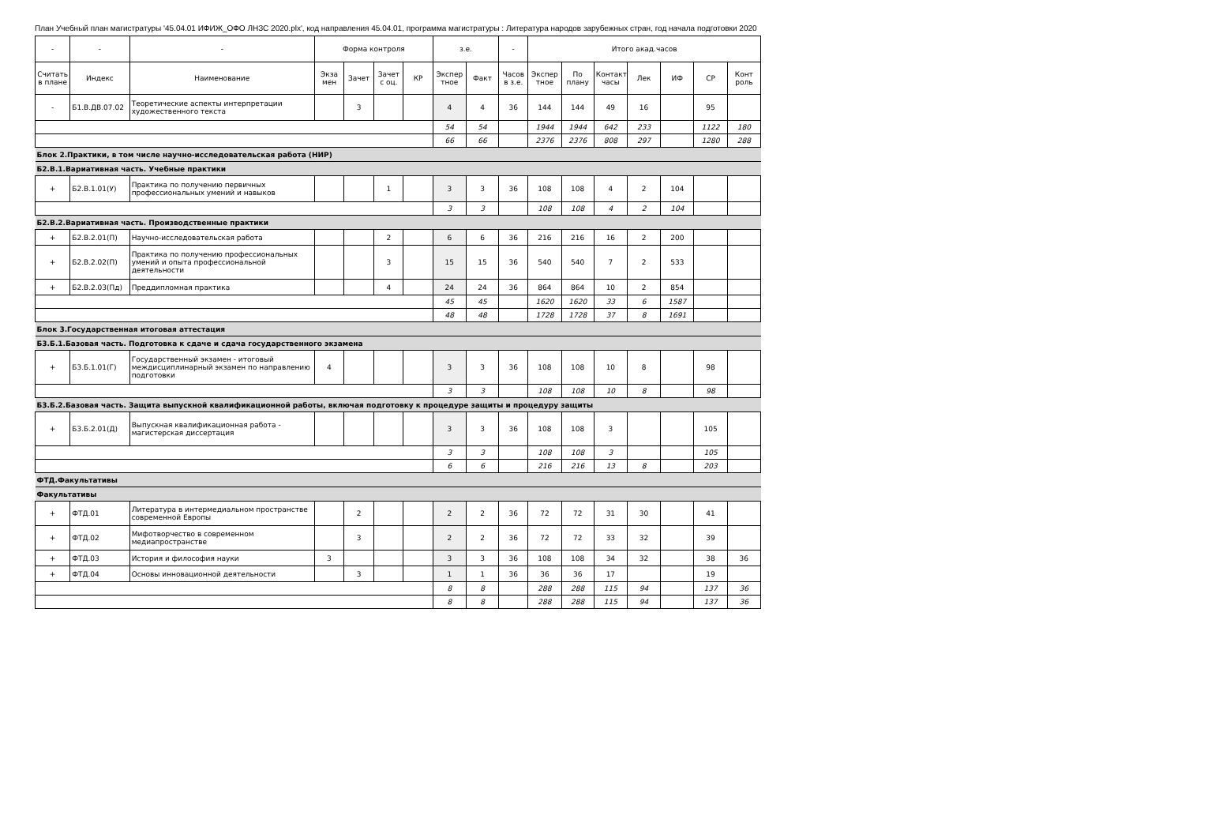План Учебный план магистратуры '45.04.01 ИФИЖ_ОФО ЛНЗС 2020.plx', код направления 45.04.01, программа магистратуры : Литература народов зарубежных стран, год начала подготовки 2020
| - | - | - | Форма контроля | | | | з.е. | | - | Итого акад.часов | | | | | | |
| --- | --- | --- | --- | --- | --- | --- | --- | --- | --- | --- | --- | --- | --- | --- | --- | --- |
| Считать в плане | Индекс | Наименование | Экза мен | Зачет | Зачет с оц. | КР | Экспер тное | Факт | Часов в з.е. | Экспер тное | По плану | Контакт часы | Лек | ИФ | СР | Конт роль |
| - | Б1.В.ДВ.07.02 | Теоретические аспекты интерпретации художественного текста | | 3 | | | 4 | 4 | 36 | 144 | 144 | 49 | 16 | | 95 | |
| | | | | | | | 54 | 54 | | 1944 | 1944 | 642 | 233 | | 1122 | 180 |
| | | | | | | | 66 | 66 | | 2376 | 2376 | 808 | 297 | | 1280 | 288 |
| Блок 2.Практики, в том числе научно-исследовательская работа (НИР) | | | | | | | | | | | | | | | | |
| Б2.В.1.Вариативная часть. Учебные практики | | | | | | | | | | | | | | | | |
| + | Б2.В.1.01(У) | Практика по получению первичных профессиональных умений и навыков | | | 1 | | 3 | 3 | 36 | 108 | 108 | 4 | 2 | 104 | | |
| | | | | | | | 3 | 3 | | 108 | 108 | 4 | 2 | 104 | | |
| Б2.В.2.Вариативная часть. Производственные практики | | | | | | | | | | | | | | | | |
| + | Б2.В.2.01(П) | Научно-исследовательская работа | | | 2 | | 6 | 6 | 36 | 216 | 216 | 16 | 2 | 200 | | |
| + | Б2.В.2.02(П) | Практика по получению профессиональных умений и опыта профессиональной деятельности | | | 3 | | 15 | 15 | 36 | 540 | 540 | 7 | 2 | 533 | | |
| + | Б2.В.2.03(Пд) | Преддипломная практика | | | 4 | | 24 | 24 | 36 | 864 | 864 | 10 | 2 | 854 | | |
| | | | | | | | 45 | 45 | | 1620 | 1620 | 33 | 6 | 1587 | | |
| | | | | | | | 48 | 48 | | 1728 | 1728 | 37 | 8 | 1691 | | |
| Блок 3.Государственная итоговая аттестация | | | | | | | | | | | | | | | | |
| Б3.Б.1.Базовая часть. Подготовка к сдаче и сдача государственного экзамена | | | | | | | | | | | | | | | | |
| + | Б3.Б.1.01(Г) | Государственный экзамен - итоговый междисциплинарный экзамен по направлению подготовки | 4 | | | | 3 | 3 | 36 | 108 | 108 | 10 | 8 | | 98 | |
| | | | | | | | 3 | 3 | | 108 | 108 | 10 | 8 | | 98 | |
| Б3.Б.2.Базовая часть. Защита выпускной квалификационной работы, включая подготовку к процедуре защиты и процедуру защиты | | | | | | | | | | | | | | | | |
| + | Б3.Б.2.01(Д) | Выпускная квалификационная работа - магистерская диссертация | | | | | 3 | 3 | 36 | 108 | 108 | 3 | | | 105 | |
| | | | | | | | 3 | 3 | | 108 | 108 | 3 | | | 105 | |
| | | | | | | | 6 | 6 | | 216 | 216 | 13 | 8 | | 203 | |
| ФТД.Факультативы | | | | | | | | | | | | | | | | |
| Факультативы | | | | | | | | | | | | | | | | |
| + | ФТД.01 | Литература в интермедиальном пространстве современной Европы | | 2 | | | 2 | 2 | 36 | 72 | 72 | 31 | 30 | | 41 | |
| + | ФТД.02 | Мифотворчество в современном медиапространстве | | 3 | | | 2 | 2 | 36 | 72 | 72 | 33 | 32 | | 39 | |
| + | ФТД.03 | История и философия науки | 3 | | | | 3 | 3 | 36 | 108 | 108 | 34 | 32 | | 38 | 36 |
| + | ФТД.04 | Основы инновационной деятельности | | 3 | | | 1 | 1 | 36 | 36 | 36 | 17 | | | 19 | |
| | | | | | | | 8 | 8 | | 288 | 288 | 115 | 94 | | 137 | 36 |
| | | | | | | | 8 | 8 | | 288 | 288 | 115 | 94 | | 137 | 36 |